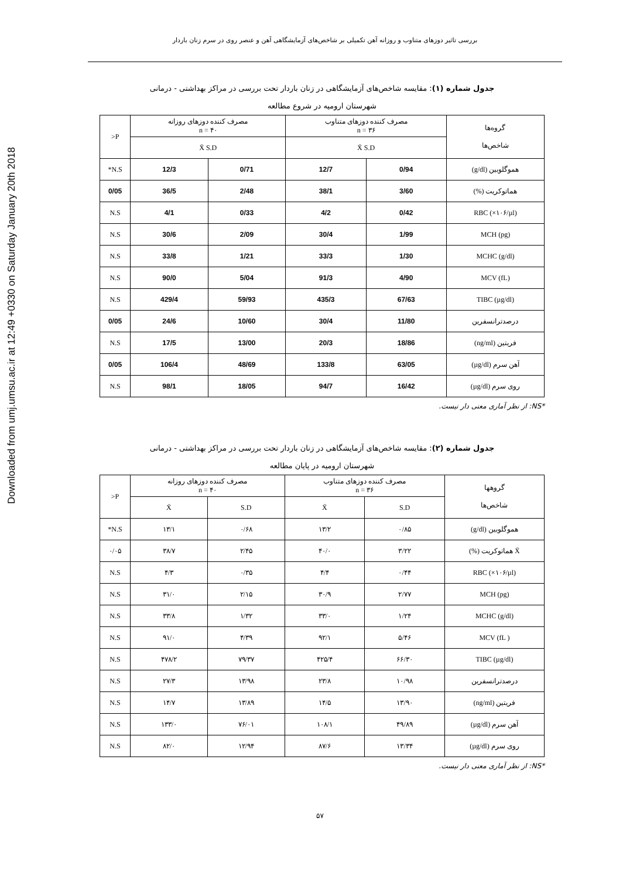Downloaded from umj.umsu.ac.ir at 12:49 +0330 on Saturday January 20th 2018
بررسی تاثیر دوزهای متناوب و روزانه آهن تکمیلی بر شاخص‌های آزمایشگاهی آهن و عنصر روی در سرم زنان باردار
جدول شماره (۱): مقایسه شاخص‌های آزمایشگاهی در زنان باردار تحت بررسی در مراکز بهداشتی - درمانی
شهرستان ارومیه در شروع مطالعه
| گروه‌ها شاخص‌ها | مصرف کننده دوزهای متناوب n = ۳۶ | | مصرف کننده دوزهای روزانه n = ۴۰ | | P< |
| --- | --- | --- | --- | --- | --- |
| | X̄ S.D | | X̄ S.D | | |
| هموگلوبین (g/dl) | 0/94 | 12/7 | 0/71 | 12/3 | N.S* |
| هماتوکریت (%) | 3/60 | 38/1 | 2/48 | 36/5 | 0/05 |
| RBC (×۱۰۶/µl) | 0/42 | 4/2 | 0/33 | 4/1 | N.S |
| MCH (pg) | 1/99 | 30/4 | 2/09 | 30/6 | N.S |
| MCHC (g/dl) | 1/30 | 33/3 | 1/21 | 33/8 | N.S |
| MCV (fL) | 4/90 | 91/3 | 5/04 | 90/0 | N.S |
| TIBC (µg/dl) | 67/63 | 435/3 | 59/93 | 429/4 | N.S |
| درصدترانسفرین | 11/80 | 30/4 | 10/60 | 24/6 | 0/05 |
| فریتین (ng/ml) | 18/86 | 20/3 | 13/00 | 17/5 | N.S |
| آهن سرم (µg/dl) | 63/05 | 133/8 | 48/69 | 106/4 | 0/05 |
| روی سرم (µg/dl) | 16/42 | 94/7 | 18/05 | 98/1 | N.S |
*NS: از نظر آماری معنی دار نیست.
جدول شماره (۲): مقایسه شاخص‌های آزمایشگاهی در زنان باردار تحت بررسی در مراکز بهداشتی - درمانی
شهرستان ارومیه در پایان مطالعه
| گروهها شاخص‌ها | مصرف کننده دوزهای متناوب n = ۳۶ | | مصرف کننده دوزهای روزانه n = ۴۰ | | P< |
| --- | --- | --- | --- | --- | --- |
| | S.D | X̄ | S.D | X̄ | |
| هموگلوبین (g/dl) | ۰/۸۵ | ۱۳/۲ | ۰/۶۸ | ۱۳/۱ | N.S* |
| X̄ هماتوکریت (%) | ۳/۲۲ | ۴۰/۰ | ۲/۴۵ | ۳۸/۷ | ۰/۰۵ |
| RBC (×۱۰۶/µl) | ۰/۴۴ | ۴/۴ | ۰/۳۵ | ۴/۳ | N.S |
| MCH (pg) | ۲/۷۷ | ۳۰/۹ | ۲/۱۵ | ۳۱/۰ | N.S |
| MCHC (g/dl) | ۱/۲۴ | ۳۳/۰ | ۱/۳۲ | ۳۳/۸ | N.S |
| MCV (fL ) | ۵/۴۶ | ۹۲/۱ | ۴/۳۹ | ۹۱/۰ | N.S |
| TIBC (µg/dl) | ۶۶/۳۰ | ۴۲۵/۴ | ۷۹/۳۷ | ۴۷۸/۲ | N.S |
| درصدترانسفرین | ۱۰/۹۸ | ۲۳/۸ | ۱۳/۹۸ | ۲۷/۳ | N.S |
| فریتین (ng/ml) | ۱۳/۹۰ | ۱۴/۵ | ۱۳/۸۹ | ۱۴/۷ | N.S |
| آهن سرم (µg/dl) | ۴۹/۸۹ | ۱۰۸/۱ | ۷۶/۰۱ | ۱۳۳/۰ | N.S |
| روی سرم (µg/dl) | ۱۳/۳۴ | ۸۷/۶ | ۱۲/۹۴ | ۸۲/۰ | N.S |
*NS: از نظر آماری معنی دار نیست.
۵۷